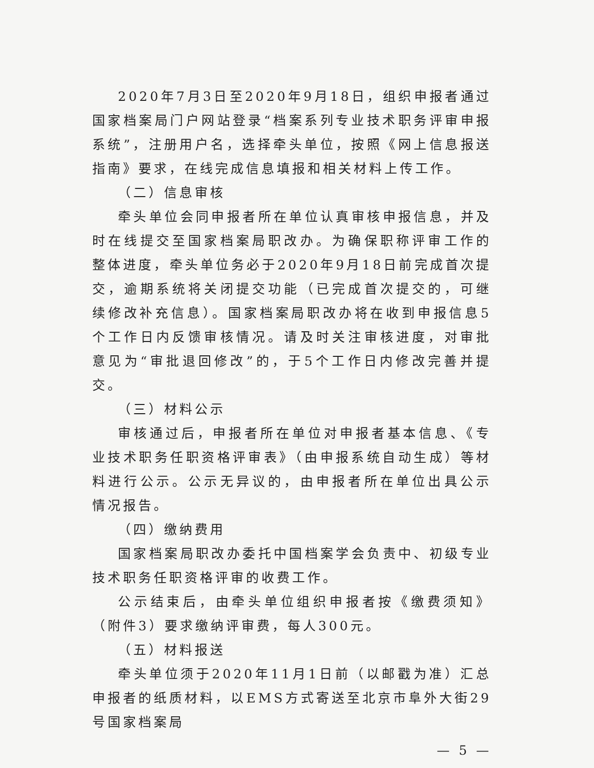2020年7月3日至2020年9月18日，组织申报者通过国家档案局门户网站登录“档案系列专业技术职务评审申报系统”，注册用户名，选择牵头单位，按照《网上信息报送指南》要求，在线完成信息填报和相关材料上传工作。
（二）信息审核
牵头单位会同申报者所在单位认真审核申报信息，并及时在线提交至国家档案局职改办。为确保职称评审工作的整体进度，牵头单位务必于2020年9月18日前完成首次提交，逾期系统将关闭提交功能（已完成首次提交的，可继续修改补充信息）。国家档案局职改办将在收到申报信息5个工作日内反馈审核情况。请及时关注审核进度，对审批意见为“审批退回修改”的，于5个工作日内修改完善并提交。
（三）材料公示
审核通过后，申报者所在单位对申报者基本信息、《专业技术职务任职资格评审表》（由申报系统自动生成）等材料进行公示。公示无异议的，由申报者所在单位出具公示情况报告。
（四）缴纳费用
国家档案局职改办委托中国档案学会负责中、初级专业技术职务任职资格评审的收费工作。
公示结束后，由牵头单位组织申报者按《缴费须知》（附件3）要求缴纳评审费，每人300元。
（五）材料报送
牵头单位须于2020年11月1日前（以邮戳为准）汇总申报者的纸质材料，以EMS方式寄送至北京市阜外大街29号国家档案局
— 5 —